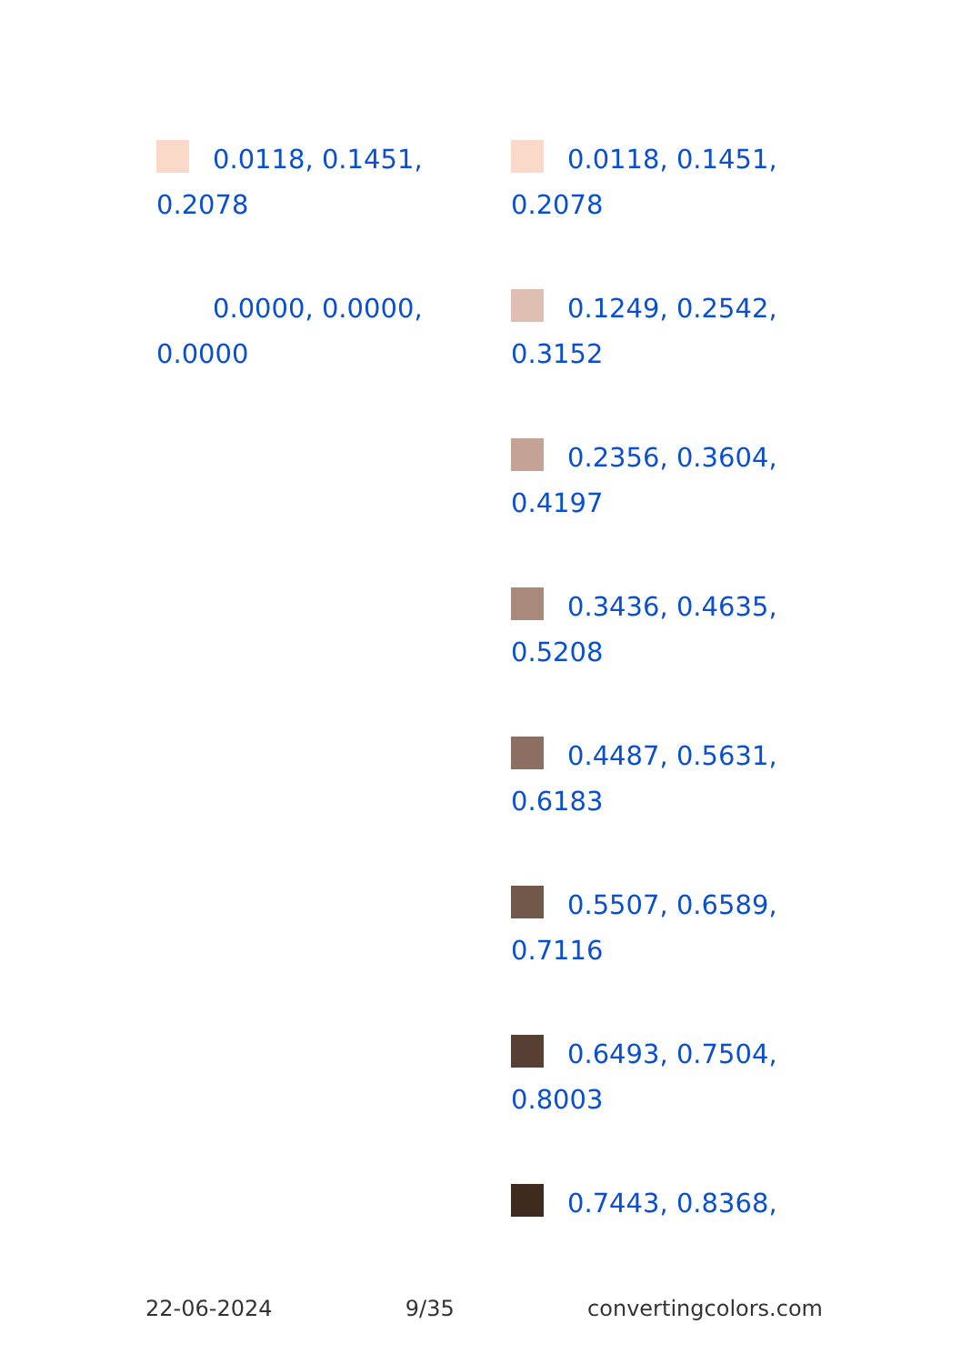0.0118, 0.1451, 0.2078
0.0000, 0.0000, 0.0000
0.0118, 0.1451, 0.2078
0.1249, 0.2542, 0.3152
0.2356, 0.3604, 0.4197
0.3436, 0.4635, 0.5208
0.4487, 0.5631, 0.6183
0.5507, 0.6589, 0.7116
0.6493, 0.7504, 0.8003
0.7443, 0.8368,
22-06-2024 9/35 convertingcolors.com